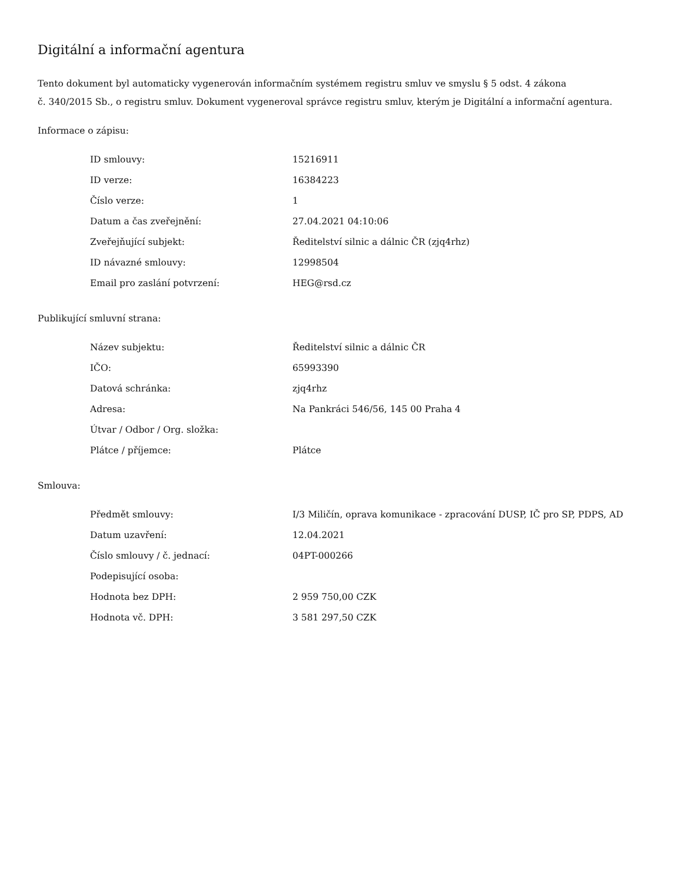Digitální a informační agentura
Tento dokument byl automaticky vygenerován informačním systémem registru smluv ve smyslu § 5 odst. 4 zákona
č. 340/2015 Sb., o registru smluv. Dokument vygeneroval správce registru smluv, kterým je Digitální a informační agentura.
Informace o zápisu:
| ID smlouvy: | 15216911 |
| ID verze: | 16384223 |
| Číslo verze: | 1 |
| Datum a čas zveřejnění: | 27.04.2021 04:10:06 |
| Zveřejňující subjekt: | Ředitelství silnic a dálnic ČR (zjq4rhz) |
| ID návazné smlouvy: | 12998504 |
| Email pro zaslání potvrzení: | HEG@rsd.cz |
Publikující smluvní strana:
| Název subjektu: | Ředitelství silnic a dálnic ČR |
| IČO: | 65993390 |
| Datová schránka: | zjq4rhz |
| Adresa: | Na Pankráci 546/56, 145 00 Praha 4 |
| Útvar / Odbor / Org. složka: | |
| Plátce / příjemce: | Plátce |
Smlouva:
| Předmět smlouvy: | I/3 Miličín, oprava komunikace - zpracování DUSP, IČ pro SP, PDPS, AD |
| Datum uzavření: | 12.04.2021 |
| Číslo smlouvy / č. jednací: | 04PT-000266 |
| Podepisující osoba: | |
| Hodnota bez DPH: | 2 959 750,00 CZK |
| Hodnota vč. DPH: | 3 581 297,50 CZK |